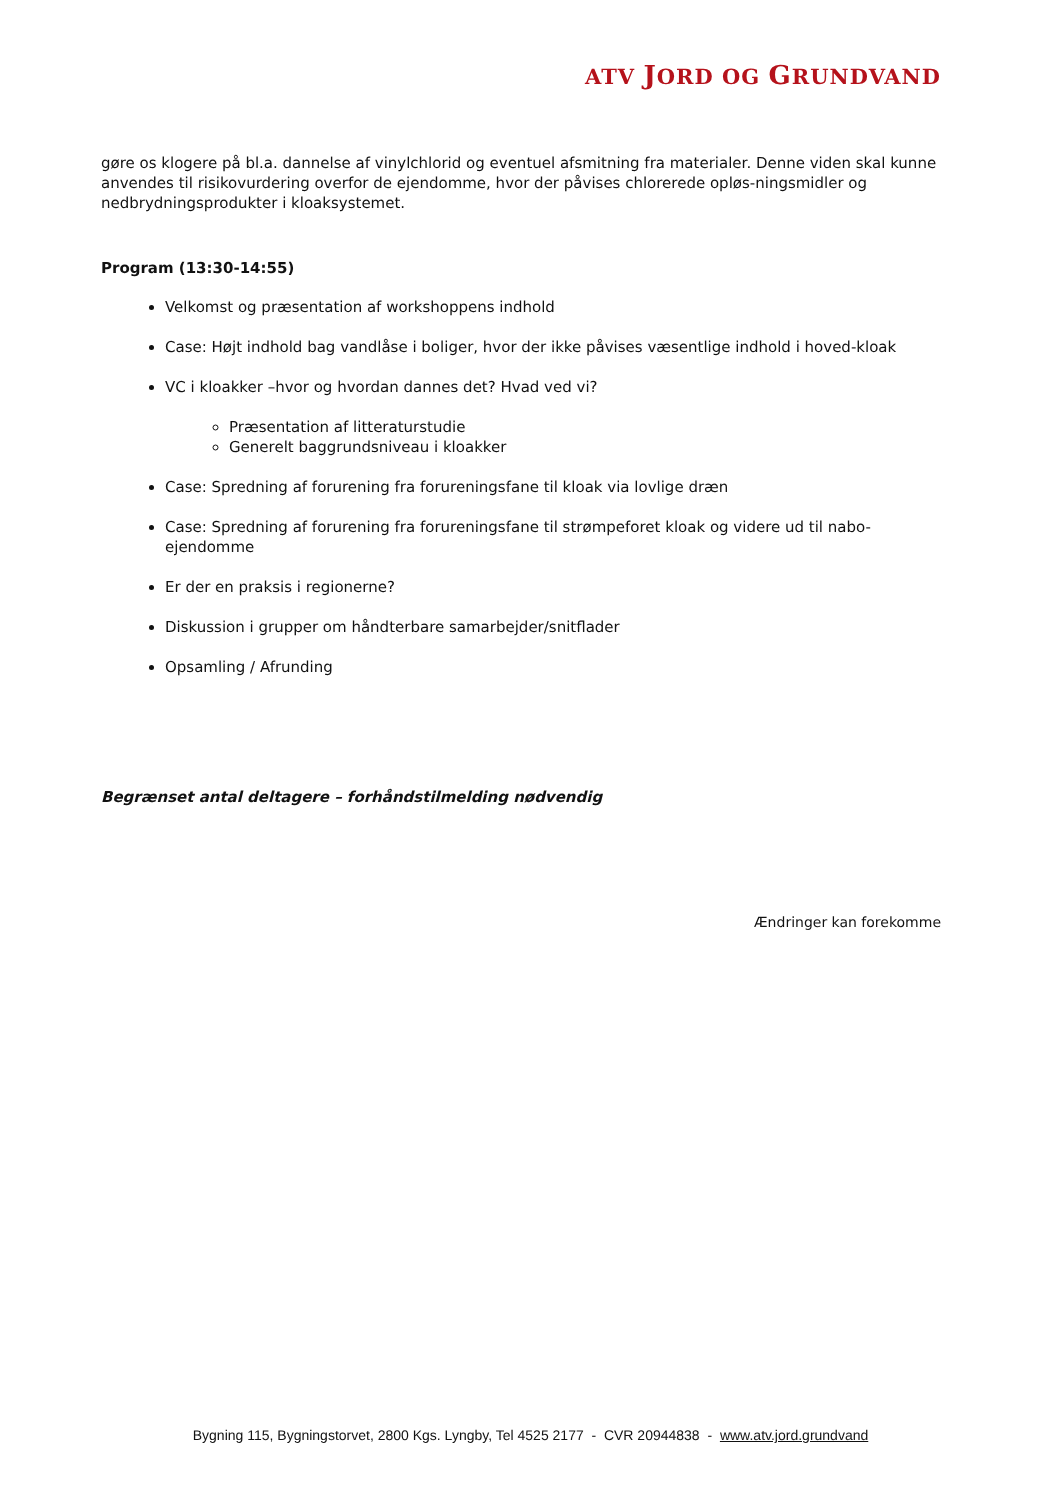ATV JORD OG GRUNDVAND
gøre os klogere på bl.a. dannelse af vinylchlorid og eventuel afsmitning fra materialer. Denne viden skal kunne anvendes til risikovurdering overfor de ejendomme, hvor der påvises chlorerede opløs-ningsmidler og nedbrydningsprodukter i kloaksystemet.
Program (13:30-14:55)
Velkomst og præsentation af workshoppens indhold
Case: Højt indhold bag vandlåse i boliger, hvor der ikke påvises væsentlige indhold i hoved-kloak
VC i kloakker –hvor og hvordan dannes det? Hvad ved vi?
Præsentation af litteraturstudie
Generelt baggrundsniveau i kloakker
Case: Spredning af forurening fra forureningsfane til kloak via lovlige dræn
Case: Spredning af forurening fra forureningsfane til strømpeforet kloak og videre ud til nabo-ejendomme
Er der en praksis i regionerne?
Diskussion i grupper om håndterbare samarbejder/snitflader
Opsamling / Afrunding
Begrænset antal deltagere – forhåndstilmelding nødvendig
Ændringer kan forekomme
Bygning 115, Bygningstorvet, 2800 Kgs. Lyngby, Tel 4525 2177 - CVR 20944838 - www.atv.jord.grundvand